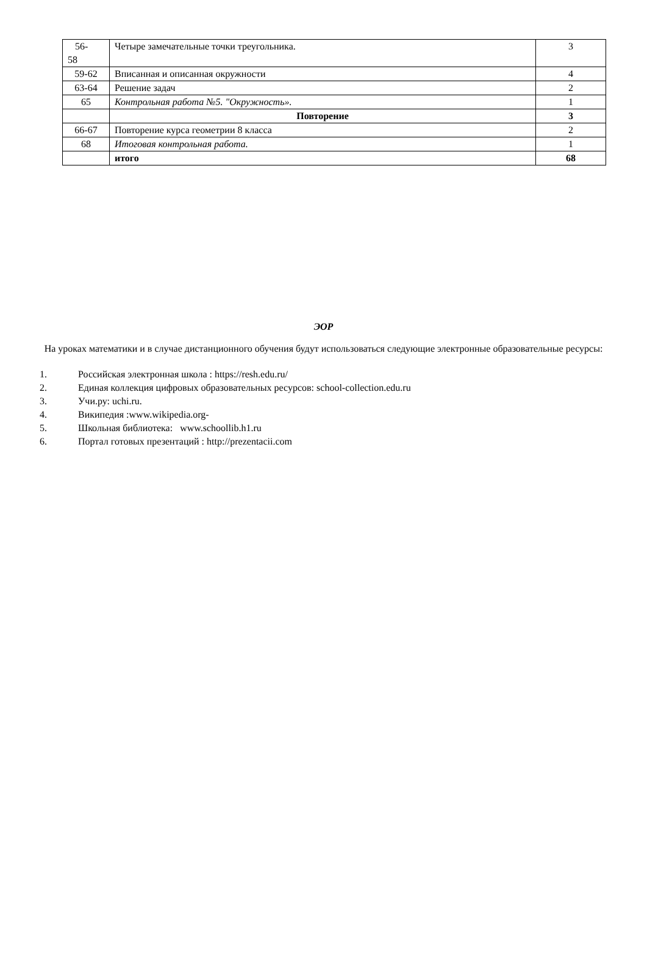| 56- 58 | Четыре замечательные точки треугольника. | 3 |
| 59-62 | Вписанная и описанная окружности | 4 |
| 63-64 | Решение задач | 2 |
| 65 | Контрольная работа №5. "Окружность». | 1 |
| | Повторение | 3 |
| 66-67 | Повторение курса геометрии 8 класса | 2 |
| 68 | Итоговая контрольная работа. | 1 |
| | итого | 68 |
ЭОР
На уроках математики и в случае дистанционного обучения будут использоваться следующие электронные образовательные ресурсы:
1. Российская электронная школа : https://resh.edu.ru/
2. Единая коллекция цифровых образовательных ресурсов: school-collection.edu.ru
3. Учи.ру: uchi.ru.
4. Википедия :www.wikipedia.org-
5. Школьная библиотека: www.schoollib.h1.ru
6. Портал готовых презентаций : http://prezentacii.com